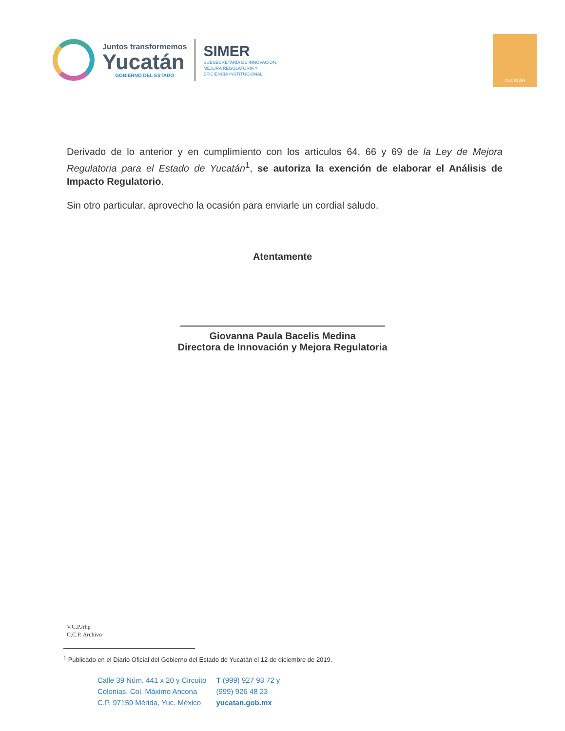Juntos transformemos
Yucatán
GOBIERNO DEL ESTADO
SIMER
SUBSECRETARÍA DE INNOVACIÓN,
MEJORA REGULATORIA Y
EFICIENCIA INSTITUCIONAL
YUCATÁN
Derivado de lo anterior y en cumplimiento con los artículos 64, 66 y 69 de la Ley de Mejora Regulatoria para el Estado de Yucatán<sup>1</sup>, se autoriza la exención de elaborar el Análisis de Impacto Regulatorio.
Sin otro particular, aprovecho la ocasión para enviarle un cordial saludo.
Atentamente
Giovanna Paula Bacelis Medina
Directora de Innovación y Mejora Regulatoria
V.C.P./rhp
C.C.P. Archivo
<sup>1</sup> Publicado en el Diario Oficial del Gobierno del Estado de Yucatán el 12 de diciembre de 2019.
Calle 39 Núm. 441 x 20 y Circuito
Colonias. Col. Máximo Ancona
C.P. 97159 Mérida, Yuc. México
T (999) 927 93 72 y
(999) 926 48 23
yucatan.gob.mx